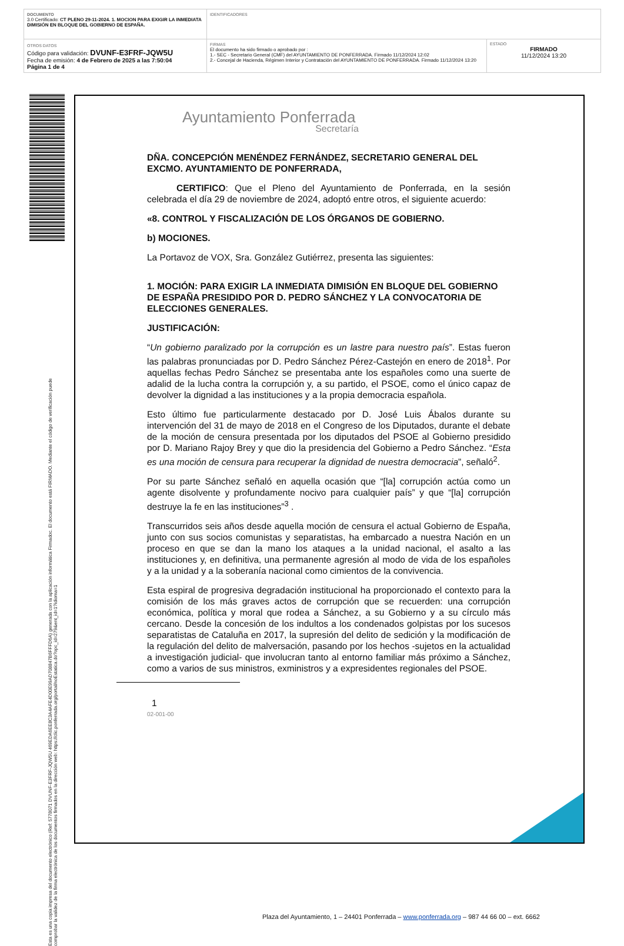| DOCUMENTO 3.0 Certificado: CT PLENO 29-11-2024. 1. MOCION PARA EXIGIR LA INMEDIATA DIMISIÓN EN BLOQUE DEL GOBIERNO DE ESPAÑA. | IDENTIFICADORES | |
| OTROS DATOS Código para validación: DVUNF-E3FRF-JQW5U Fecha de emisión: 4 de Febrero de 2025 a las 7:50:04 Página 1 de 4 | FIRMAS El documento ha sido firmado o aprobado por : 1.- SEC - Secretario General (CMF) del AYUNTAMIENTO DE PONFERRADA. Firmado 11/12/2024 12:02 2.- Concejal de Hacienda, Régimen Interior y Contratación del AYUNTAMIENTO DE PONFERRADA. Firmado 11/12/2024 13:20 | ESTADO FIRMADO 11/12/2024 13:20 |
Esta es una copia impresa del documento electrónico (Ref: 5778071 DVUNF-E3FRF-JQW5U 469EDA6EE8C3A4AFE4D00E99AD708847B6FFFD6A) generada con la aplicación informática Firmadoc. El documento está FIRMADO. Mediante el código de verificación puede comprobar la validez de la firma electrónica de los documentos firmados en la dirección web: https://clic.ponferrada.org/portal/noEstatica.do?opc_id=279&ent_id=1?idioma=1
Plaza del Ayuntamiento, 1 – 24401 Ponferrada – www.ponferrada.org – 987 44 66 00 – ext. 6662
Ayuntamiento Ponferrada
Secretaría
DÑA. CONCEPCIÓN MENÉNDEZ FERNÁNDEZ, SECRETARIO GENERAL DEL EXCMO. AYUNTAMIENTO DE PONFERRADA,
CERTIFICO: Que el Pleno del Ayuntamiento de Ponferrada, en la sesión celebrada el día 29 de noviembre de 2024, adoptó entre otros, el siguiente acuerdo:
«8. CONTROL Y FISCALIZACIÓN DE LOS ÓRGANOS DE GOBIERNO.
b) MOCIONES.
La Portavoz de VOX, Sra. González Gutiérrez, presenta las siguientes:
1. MOCIÓN: PARA EXIGIR LA INMEDIATA DIMISIÓN EN BLOQUE DEL GOBIERNO DE ESPAÑA PRESIDIDO POR D. PEDRO SÁNCHEZ Y LA CONVOCATORIA DE ELECCIONES GENERALES.
JUSTIFICACIÓN:
“Un gobierno paralizado por la corrupción es un lastre para nuestro país”. Estas fueron las palabras pronunciadas por D. Pedro Sánchez Pérez-Castejón en enero de 2018<sup>1</sup>. Por aquellas fechas Pedro Sánchez se presentaba ante los españoles como una suerte de adalid de la lucha contra la corrupción y, a su partido, el PSOE, como el único capaz de devolver la dignidad a las instituciones y a la propia democracia española.
Esto último fue particularmente destacado por D. José Luis Ábalos durante su intervención del 31 de mayo de 2018 en el Congreso de los Diputados, durante el debate de la moción de censura presentada por los diputados del PSOE al Gobierno presidido por D. Mariano Rajoy Brey y que dio la presidencia del Gobierno a Pedro Sánchez. “Esta es una moción de censura para recuperar la dignidad de nuestra democracia”, señaló<sup>2</sup>.
Por su parte Sánchez señaló en aquella ocasión que “[la] corrupción actúa como un agente disolvente y profundamente nocivo para cualquier país” y que “[la] corrupción destruye la fe en las instituciones”<sup>3</sup> .
Transcurridos seis años desde aquella moción de censura el actual Gobierno de España, junto con sus socios comunistas y separatistas, ha embarcado a nuestra Nación en un proceso en que se dan la mano los ataques a la unidad nacional, el asalto a las instituciones y, en definitiva, una permanente agresión al modo de vida de los españoles y a la unidad y a la soberanía nacional como cimientos de la convivencia.
Esta espiral de progresiva degradación institucional ha proporcionado el contexto para la comisión de los más graves actos de corrupción que se recuerden: una corrupción económica, política y moral que rodea a Sánchez, a su Gobierno y a su círculo más cercano. Desde la concesión de los indultos a los condenados golpistas por los sucesos separatistas de Cataluña en 2017, la supresión del delito de sedición y la modificación de la regulación del delito de malversación, pasando por los hechos -sujetos en la actualidad a investigación judicial- que involucran tanto al entorno familiar más próximo a Sánchez, como a varios de sus ministros, exministros y a expresidentes regionales del PSOE.
1
02-001-00